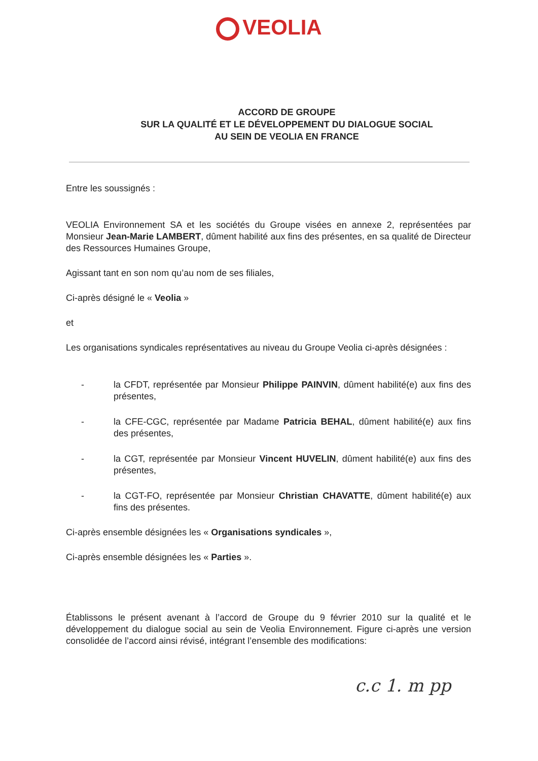VEOLIA
ACCORD DE GROUPE
SUR LA QUALITÉ ET LE DÉVELOPPEMENT DU DIALOGUE SOCIAL
AU SEIN DE VEOLIA EN FRANCE
Entre les soussignés :
VEOLIA Environnement SA et les sociétés du Groupe visées en annexe 2, représentées par Monsieur Jean-Marie LAMBERT, dûment habilité aux fins des présentes, en sa qualité de Directeur des Ressources Humaines Groupe,
Agissant tant en son nom qu’au nom de ses filiales,
Ci-après désigné le « Veolia »
et
Les organisations syndicales représentatives au niveau du Groupe Veolia ci-après désignées :
- la CFDT, représentée par Monsieur Philippe PAINVIN, dûment habilité(e) aux fins des présentes,
- la CFE-CGC, représentée par Madame Patricia BEHAL, dûment habilité(e) aux fins des présentes,
- la CGT, représentée par Monsieur Vincent HUVELIN, dûment habilité(e) aux fins des présentes,
- la CGT-FO, représentée par Monsieur Christian CHAVATTE, dûment habilité(e) aux fins des présentes.
Ci-après ensemble désignées les « Organisations syndicales »,
Ci-après ensemble désignées les « Parties ».
Établissons le présent avenant à l’accord de Groupe du 9 février 2010 sur la qualité et le développement du dialogue social au sein de Veolia Environnement. Figure ci-après une version consolidée de l’accord ainsi révisé, intégrant l’ensemble des modifications:
c.c 1. m pp